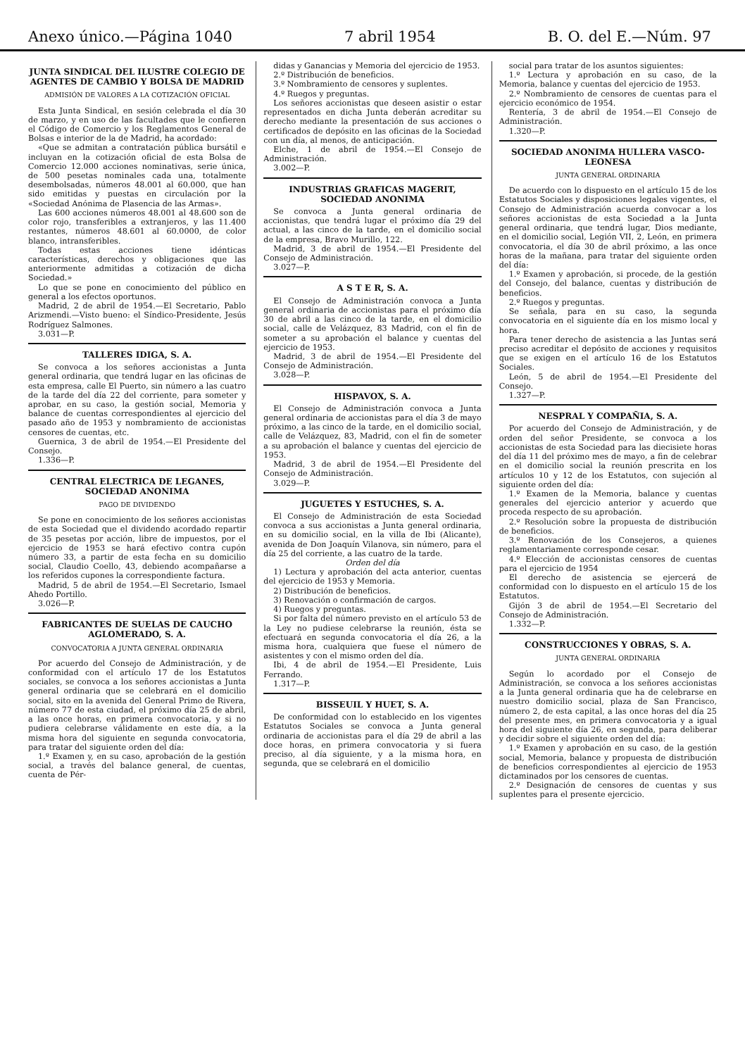Anexo único.—Página 1040 7 abril 1954 B. O. del E.—Núm. 97
JUNTA SINDICAL DEL ILUSTRE COLEGIO DE AGENTES DE CAMBIO Y BOLSA DE MADRID
ADMISIÓN DE VALORES A LA COTIZACIÓN OFICIAL
Esta Junta Sindical, en sesión celebrada el día 30 de marzo, y en uso de las facultades que le confieren el Código de Comercio y los Reglamentos General de Bolsas e interior de la de Madrid, ha acordado:
«Que se admitan a contratación pública bursátil e incluyan en la cotización oficial de esta Bolsa de Comercio 12.000 acciones nominativas, serie única, de 500 pesetas nominales cada una, totalmente desembolsadas, números 48.001 al 60.000, que han sido emitidas y puestas en circulación por la «Sociedad Anónima de Plasencia de las Armas».
Las 600 acciones números 48.001 al 48.600 son de color rojo, transferibles a extranjeros, y las 11.400 restantes, números 48.601 al 60.0000, de color blanco, intransferibles.
Todas estas acciones tiene idénticas características, derechos y obligaciones que las anteriormente admitidas a cotización de dicha Sociedad.»
Lo que se pone en conocimiento del público en general a los efectos oportunos.
Madrid, 2 de abril de 1954.—El Secretario, Pablo Arizmendi.—Visto bueno: el Síndico-Presidente, Jesús Rodríguez Salmones.
3.031—P.
TALLERES IDIGA, S. A.
Se convoca a los señores accionistas a Junta general ordinaria, que tendrá lugar en las oficinas de esta empresa, calle El Puerto, sin número a las cuatro de la tarde del día 22 del corriente, para someter y aprobar, en su caso, la gestión social, Memoria y balance de cuentas correspondientes al ejercicio del pasado año de 1953 y nombramiento de accionistas censores de cuentas, etc.
Guernica, 3 de abril de 1954.—El Presidente del Consejo.
1.336—P.
CENTRAL ELECTRICA DE LEGANES, SOCIEDAD ANONIMA
PAGO DE DIVIDENDO
Se pone en conocimiento de los señores accionistas de esta Sociedad que el dividendo acordado repartir de 35 pesetas por acción, libre de impuestos, por el ejercicio de 1953 se hará efectivo contra cupón número 33, a partir de esta fecha en su domicilio social, Claudio Coello, 43, debiendo acompañarse a los referidos cupones la correspondiente factura.
Madrid, 5 de abril de 1954.—El Secretario, Ismael Ahedo Portillo.
3.026—P.
FABRICANTES DE SUELAS DE CAUCHO AGLOMERADO, S. A.
CONVOCATORIA A JUNTA GENERAL ORDINARIA
Por acuerdo del Consejo de Administración, y de conformidad con el artículo 17 de los Estatutos sociales, se convoca a los señores accionistas a Junta general ordinaria que se celebrará en el domicilio social, sito en la avenida del General Primo de Rivera, número 77 de esta ciudad, el próximo día 25 de abril, a las once horas, en primera convocatoria, y si no pudiera celebrarse válidamente en este día, a la misma hora del siguiente en segunda convocatoria, para tratar del siguiente orden del día:
1.º Examen y, en su caso, aprobación de la gestión social, a través del balance general, de cuentas, cuenta de Pér-
didas y Ganancias y Memoria del ejercicio de 1953.
2.º Distribución de beneficios.
3.º Nombramiento de censores y suplentes.
4.º Ruegos y preguntas.
Los señores accionistas que deseen asistir o estar representados en dicha Junta deberán acreditar su derecho mediante la presentación de sus acciones o certificados de depósito en las oficinas de la Sociedad con un día, al menos, de anticipación.
Elche, 1 de abril de 1954.—El Consejo de Administración.
3.002—P.
INDUSTRIAS GRAFICAS MAGERIT, SOCIEDAD ANONIMA
Se convoca a Junta general ordinaria de accionistas, que tendrá lugar el próximo día 29 del actual, a las cinco de la tarde, en el domicilio social de la empresa, Bravo Murillo, 122.
Madrid, 3 de abril de 1954.—El Presidente del Consejo de Administración.
3.027—P.
A S T E R, S. A.
El Consejo de Administración convoca a Junta general ordinaria de accionistas para el próximo día 30 de abril a las cinco de la tarde, en el domicilio social, calle de Velázquez, 83 Madrid, con el fin de someter a su aprobación el balance y cuentas del ejercicio de 1953.
Madrid, 3 de abril de 1954.—El Presidente del Consejo de Administración.
3.028—P.
HISPAVOX, S. A.
El Consejo de Administración convoca a Junta general ordinaria de accionistas para el día 3 de mayo próximo, a las cinco de la tarde, en el domicilio social, calle de Velázquez, 83, Madrid, con el fin de someter a su aprobación el balance y cuentas del ejercicio de 1953.
Madrid, 3 de abril de 1954.—El Presidente del Consejo de Administración.
3.029—P.
JUGUETES Y ESTUCHES, S. A.
El Consejo de Administración de esta Sociedad convoca a sus accionistas a Junta general ordinaria, en su domicilio social, en la villa de Ibi (Alicante), avenida de Don Joaquín Vilanova, sin número, para el día 25 del corriente, a las cuatro de la tarde.
Orden del día
1) Lectura y aprobación del acta anterior, cuentas del ejercicio de 1953 y Memoria.
2) Distribución de beneficios.
3) Renovación o confirmación de cargos.
4) Ruegos y preguntas.
Si por falta del número previsto en el artículo 53 de la Ley no pudiese celebrarse la reunión, ésta se efectuará en segunda convocatoria el día 26, a la misma hora, cualquiera que fuese el número de asistentes y con el mismo orden del día.
Ibi, 4 de abril de 1954.—El Presidente, Luis Ferrando.
1.317—P.
BISSEUIL Y HUET, S. A.
De conformidad con lo establecido en los vigentes Estatutos Sociales se convoca a Junta general ordinaria de accionistas para el día 29 de abril a las doce horas, en primera convocatoria y si fuera preciso, al día siguiente, y a la misma hora, en segunda, que se celebrará en el domicilio
social para tratar de los asuntos siguientes:
1.º Lectura y aprobación en su caso, de la Memoria, balance y cuentas del ejercicio de 1953.
2.º Nombramiento de censores de cuentas para el ejercicio económico de 1954.
Rentería, 3 de abril de 1954.—El Consejo de Administración.
1.320—P.
SOCIEDAD ANONIMA HULLERA VASCO-LEONESA
JUNTA GENERAL ORDINARIA
De acuerdo con lo dispuesto en el artículo 15 de los Estatutos Sociales y disposiciones legales vigentes, el Consejo de Administración acuerda convocar a los señores accionistas de esta Sociedad a la Junta general ordinaria, que tendrá lugar, Dios mediante, en el domicilio social, Legión VII, 2, León, en primera convocatoria, el día 30 de abril próximo, a las once horas de la mañana, para tratar del siguiente orden del día:
1.º Examen y aprobación, si procede, de la gestión del Consejo, del balance, cuentas y distribución de beneficios.
2.º Ruegos y preguntas.
Se señala, para en su caso, la segunda convocatoria en el siguiente día en los mismo local y hora.
Para tener derecho de asistencia a las Juntas será preciso acreditar el depósito de acciones y requisitos que se exigen en el artículo 16 de los Estatutos Sociales.
León, 5 de abril de 1954.—El Presidente del Consejo.
1.327—P.
NESPRAL Y COMPAÑIA, S. A.
Por acuerdo del Consejo de Administración, y de orden del señor Presidente, se convoca a los accionistas de esta Sociedad para las diecisiete horas del día 11 del próximo mes de mayo, a fin de celebrar en el domicilio social la reunión prescrita en los artículos 10 y 12 de los Estatutos, con sujeción al siguiente orden del día:
1.º Examen de la Memoria, balance y cuentas generales del ejercicio anterior y acuerdo que proceda respecto de su aprobación.
2.º Resolución sobre la propuesta de distribución de beneficios.
3.º Renovación de los Consejeros, a quienes reglamentariamente corresponde cesar.
4.º Elección de accionistas censores de cuentas para el ejercicio de 1954
El derecho de asistencia se ejercerá de conformidad con lo dispuesto en el artículo 15 de los Estatutos.
Gijón 3 de abril de 1954.—El Secretario del Consejo de Administración.
1.332—P.
CONSTRUCCIONES Y OBRAS, S. A.
JUNTA GENERAL ORDINARIA
Según lo acordado por el Consejo de Administración, se convoca a los señores accionistas a la Junta general ordinaria que ha de celebrarse en nuestro domicilio social, plaza de San Francisco, número 2, de esta capital, a las once horas del día 25 del presente mes, en primera convocatoria y a igual hora del siguiente día 26, en segunda, para deliberar y decidir sobre el siguiente orden del día:
1.º Examen y aprobación en su caso, de la gestión social, Memoria, balance y propuesta de distribución de beneficios correspondientes al ejercicio de 1953 dictaminados por los censores de cuentas.
2.º Designación de censores de cuentas y sus suplentes para el presente ejercicio.